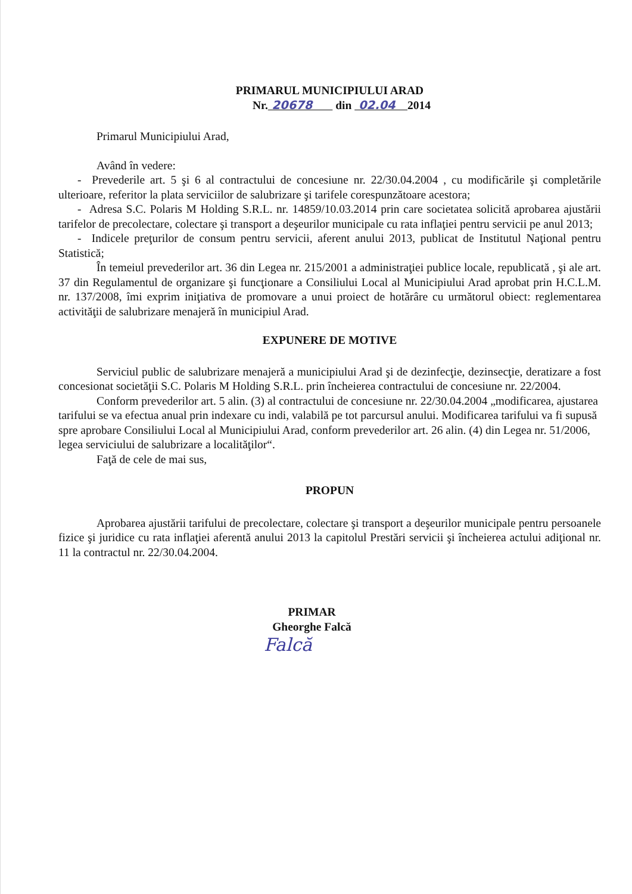PRIMARUL MUNICIPIULUI ARAD
Nr. 20678 din 02.04 2014
Primarul Municipiului Arad,
Având în vedere:
- Prevederile art. 5 şi 6 al contractului de concesiune nr. 22/30.04.2004 , cu modificările şi completările ulterioare, referitor la plata serviciilor de salubrizare şi tarifele corespunzătoare acestora;
- Adresa S.C. Polaris M Holding S.R.L. nr. 14859/10.03.2014 prin care societatea solicită aprobarea ajustării tarifelor de precolectare, colectare şi transport a deşeurilor municipale cu rata inflaţiei pentru servicii pe anul 2013;
- Indicele preţurilor de consum pentru servicii, aferent anului 2013, publicat de Institutul Naţional pentru Statistică;
În temeiul prevederilor art. 36 din Legea nr. 215/2001 a administraţiei publice locale, republicată , şi ale art. 37 din Regulamentul de organizare şi funcţionare a Consiliului Local al Municipiului Arad aprobat prin H.C.L.M. nr. 137/2008, îmi exprim iniţiativa de promovare a unui proiect de hotărâre cu următorul obiect: reglementarea activităţii de salubrizare menajeră în municipiul Arad.
EXPUNERE DE MOTIVE
Serviciul public de salubrizare menajeră a municipiului Arad şi de dezinfecţie, dezinsecţie, deratizare a fost concesionat societăţii S.C. Polaris M Holding S.R.L. prin încheierea contractului de concesiune nr. 22/2004.
Conform prevederilor art. 5 alin. (3) al contractului de concesiune nr. 22/30.04.2004 „modificarea, ajustarea tarifului se va efectua anual prin indexare cu indi, valabilă pe tot parcursul anului. Modificarea tarifului va fi supusă spre aprobare Consiliului Local al Municipiului Arad, conform prevederilor art. 26 alin. (4) din Legea nr. 51/2006, legea serviciului de salubrizare a localităţilor“.
Faţă de cele de mai sus,
PROPUN
Aprobarea ajustării tarifului de precolectare, colectare şi transport a deşeurilor municipale pentru persoanele fizice şi juridice cu rata inflaţiei aferentă anului 2013 la capitolul Prestări servicii şi încheierea actului adiţional nr. 11 la contractul nr. 22/30.04.2004.
PRIMAR
Gheorghe Falcă
Falcă